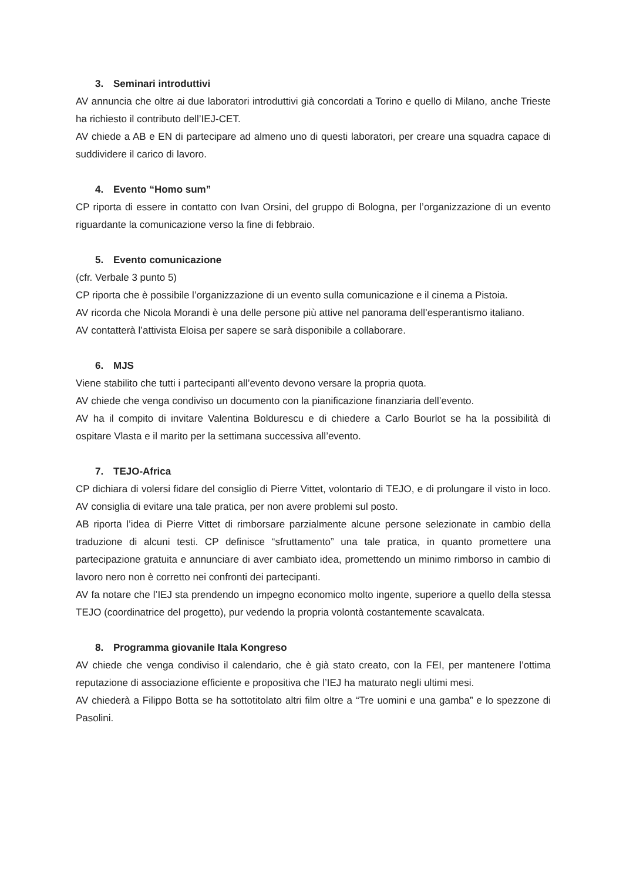3. Seminari introduttivi
AV annuncia che oltre ai due laboratori introduttivi già concordati a Torino e quello di Milano, anche Trieste ha richiesto il contributo dell’IEJ-CET.
AV chiede a AB e EN di partecipare ad almeno uno di questi laboratori, per creare una squadra capace di suddividere il carico di lavoro.
4. Evento “Homo sum”
CP riporta di essere in contatto con Ivan Orsini, del gruppo di Bologna, per l’organizzazione di un evento riguardante la comunicazione verso la fine di febbraio.
5. Evento comunicazione
(cfr. Verbale 3 punto 5)
CP riporta che è possibile l’organizzazione di un evento sulla comunicazione e il cinema a Pistoia.
AV ricorda che Nicola Morandi è una delle persone più attive nel panorama dell’esperantismo italiano.
AV contatterà l’attivista Eloisa per sapere se sarà disponibile a collaborare.
6. MJS
Viene stabilito che tutti i partecipanti all’evento devono versare la propria quota.
AV chiede che venga condiviso un documento con la pianificazione finanziaria dell’evento.
AV ha il compito di invitare Valentina Boldurescu e di chiedere a Carlo Bourlot se ha la possibilità di ospitare Vlasta e il marito per la settimana successiva all’evento.
7. TEJO-Africa
CP dichiara di volersi fidare del consiglio di Pierre Vittet, volontario di TEJO, e di prolungare il visto in loco. AV consiglia di evitare una tale pratica, per non avere problemi sul posto.
AB riporta l’idea di Pierre Vittet di rimborsare parzialmente alcune persone selezionate in cambio della traduzione di alcuni testi. CP definisce “sfruttamento” una tale pratica, in quanto promettere una partecipazione gratuita e annunciare di aver cambiato idea, promettendo un minimo rimborso in cambio di lavoro nero non è corretto nei confronti dei partecipanti.
AV fa notare che l’IEJ sta prendendo un impegno economico molto ingente, superiore a quello della stessa TEJO (coordinatrice del progetto), pur vedendo la propria volontà costantemente scavalcata.
8. Programma giovanile Itala Kongreso
AV chiede che venga condiviso il calendario, che è già stato creato, con la FEI, per mantenere l’ottima reputazione di associazione efficiente e propositiva che l’IEJ ha maturato negli ultimi mesi.
AV chiederà a Filippo Botta se ha sottotitolato altri film oltre a “Tre uomini e una gamba” e lo spezzone di Pasolini.